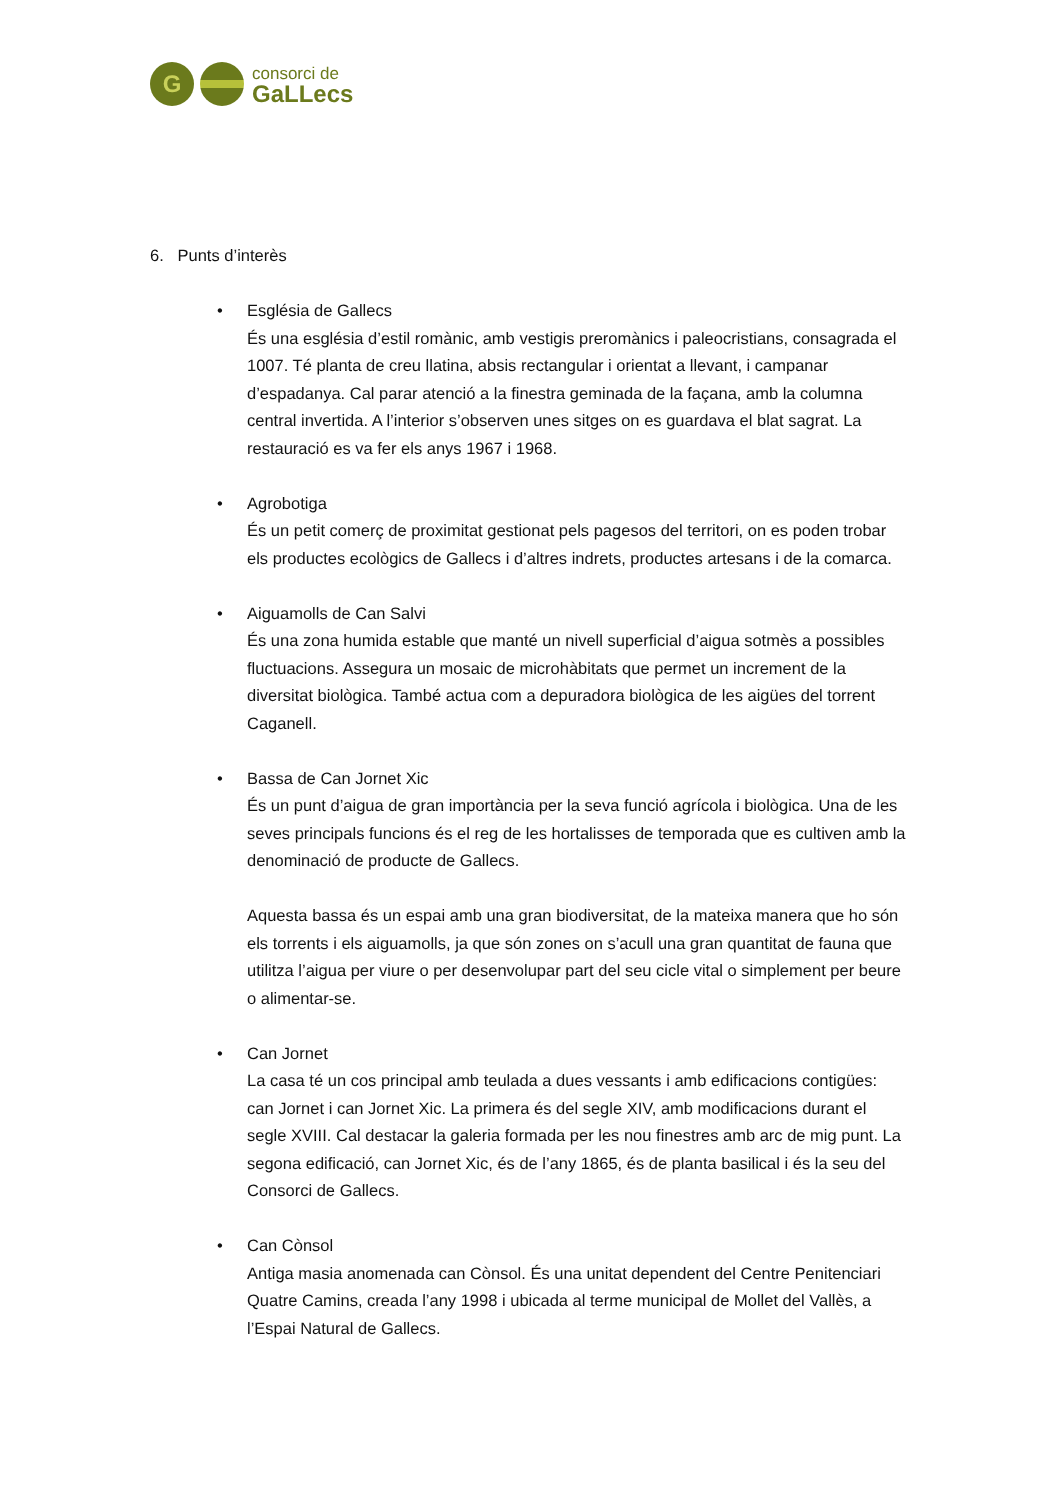G
consorci de
GaLLecs
6. Punts d’interès
• Església de Gallecs
És una església d’estil romànic, amb vestigis preromànics i paleocristians, consagrada el 1007. Té planta de creu llatina, absis rectangular i orientat a llevant, i campanar d’espadanya. Cal parar atenció a la finestra geminada de la façana, amb la columna central invertida. A l’interior s’observen unes sitges on es guardava el blat sagrat. La restauració es va fer els anys 1967 i 1968.
• Agrobotiga
És un petit comerç de proximitat gestionat pels pagesos del territori, on es poden trobar els productes ecològics de Gallecs i d’altres indrets, productes artesans i de la comarca.
• Aiguamolls de Can Salvi
És una zona humida estable que manté un nivell superficial d’aigua sotmès a possibles fluctuacions. Assegura un mosaic de microhàbitats que permet un increment de la diversitat biològica. També actua com a depuradora biològica de les aigües del torrent Caganell.
• Bassa de Can Jornet Xic
És un punt d’aigua de gran importància per la seva funció agrícola i biològica. Una de les seves principals funcions és el reg de les hortalisses de temporada que es cultiven amb la denominació de producte de Gallecs.
Aquesta bassa és un espai amb una gran biodiversitat, de la mateixa manera que ho són els torrents i els aiguamolls, ja que són zones on s’acull una gran quantitat de fauna que utilitza l’aigua per viure o per desenvolupar part del seu cicle vital o simplement per beure o alimentar-se.
• Can Jornet
La casa té un cos principal amb teulada a dues vessants i amb edificacions contigües: can Jornet i can Jornet Xic. La primera és del segle XIV, amb modificacions durant el segle XVIII. Cal destacar la galeria formada per les nou finestres amb arc de mig punt. La segona edificació, can Jornet Xic, és de l’any 1865, és de planta basilical i és la seu del Consorci de Gallecs.
• Can Cònsol
Antiga masia anomenada can Cònsol. És una unitat dependent del Centre Penitenciari Quatre Camins, creada l’any 1998 i ubicada al terme municipal de Mollet del Vallès, a l’Espai Natural de Gallecs.